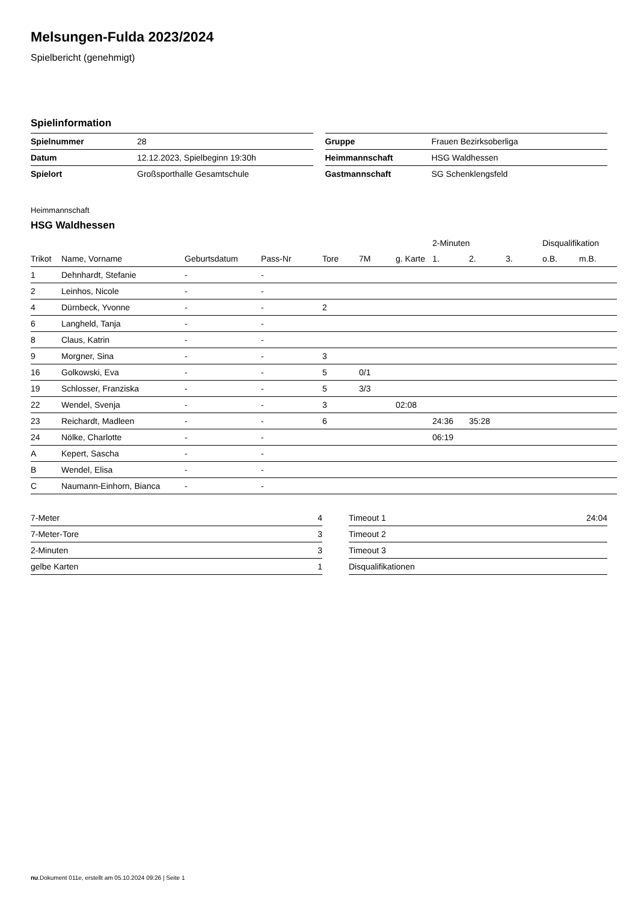Melsungen-Fulda 2023/2024
Spielbericht (genehmigt)
Spielinformation
| Spielnummer | 28 |
| Datum | 12.12.2023, Spielbeginn 19:30h |
| Spielort | Großsporthalle Gesamtschule |
| Gruppe | Frauen Bezirksoberliga |
| Heimmannschaft | HSG Waldhessen |
| Gastmannschaft | SG Schenklengsfeld |
Heimmannschaft
HSG Waldhessen
| | | | | | | | 2-Minuten | | | Disqualifikation | |
| --- | --- | --- | --- | --- | --- | --- | --- | --- | --- | --- | --- |
| Trikot | Name, Vorname | Geburtsdatum | Pass-Nr | Tore | 7M | g. Karte | 1. | 2. | 3. | o.B. | m.B. |
| 1 | Dehnhardt, Stefanie | - | - | | | | | | | | |
| 2 | Leinhos, Nicole | - | - | | | | | | | | |
| 4 | Dürnbeck, Yvonne | - | - | 2 | | | | | | | |
| 6 | Langheld, Tanja | - | - | | | | | | | | |
| 8 | Claus, Katrin | - | - | | | | | | | | |
| 9 | Morgner, Sina | - | - | 3 | | | | | | | |
| 16 | Golkowski, Eva | - | - | 5 | 0/1 | | | | | | |
| 19 | Schlosser, Franziska | - | - | 5 | 3/3 | | | | | | |
| 22 | Wendel, Svenja | - | - | 3 | | 02:08 | | | | | |
| 23 | Reichardt, Madleen | - | - | 6 | | | 24:36 | 35:28 | | | |
| 24 | Nölke, Charlotte | - | - | | | | 06:19 | | | | |
| A | Kepert, Sascha | - | - | | | | | | | | |
| B | Wendel, Elisa | - | - | | | | | | | | |
| C | Naumann-Einhorn, Bianca | - | - | | | | | | | | |
| 7-Meter | 4 |
| 7-Meter-Tore | 3 |
| 2-Minuten | 3 |
| gelbe Karten | 1 |
| Timeout 1 | 24:04 |
| Timeout 2 | |
| Timeout 3 | |
| Disqualifikationen | |
nu.Dokument 011e, erstellt am 05.10.2024 09:26 | Seite 1